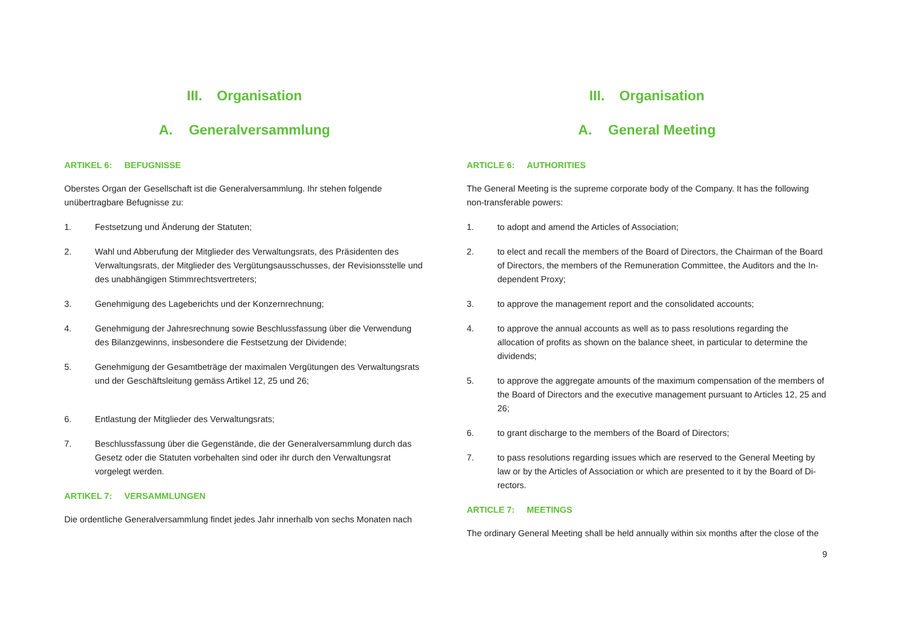III. Organisation
A. Generalversammlung
ARTIKEL 6: BEFUGNISSE
Oberstes Organ der Gesellschaft ist die Generalversammlung. Ihr stehen folgende unübertragbare Befugnisse zu:
1. Festsetzung und Änderung der Statuten;
2. Wahl und Abberufung der Mitglieder des Verwaltungsrats, des Präsidenten des Verwaltungsrats, der Mitglieder des Vergütungsausschusses, der Revisionsstelle und des unabhängigen Stimmrechtsvertreters;
3. Genehmigung des Lageberichts und der Konzernrechnung;
4. Genehmigung der Jahresrechnung sowie Beschlussfassung über die Verwendung des Bilanzgewinns, insbesondere die Festsetzung der Dividende;
5. Genehmigung der Gesamtbeträge der maximalen Vergütungen des Verwaltungsrats und der Geschäftsleitung gemäss Artikel 12, 25 und 26;
6. Entlastung der Mitglieder des Verwaltungsrats;
7. Beschlussfassung über die Gegenstände, die der Generalversammlung durch das Gesetz oder die Statuten vorbehalten sind oder ihr durch den Verwaltungsrat vorgelegt werden.
ARTIKEL 7: VERSAMMLUNGEN
Die ordentliche Generalversammlung findet jedes Jahr innerhalb von sechs Monaten nach
III. Organisation
A. General Meeting
ARTICLE 6: AUTHORITIES
The General Meeting is the supreme corporate body of the Company. It has the following non-transferable powers:
1. to adopt and amend the Articles of Association;
2. to elect and recall the members of the Board of Directors, the Chairman of the Board of Directors, the members of the Remuneration Committee, the Auditors and the In-dependent Proxy;
3. to approve the management report and the consolidated accounts;
4. to approve the annual accounts as well as to pass resolutions regarding the allocation of profits as shown on the balance sheet, in particular to determine the dividends;
5. to approve the aggregate amounts of the maximum compensation of the members of the Board of Directors and the executive management pursuant to Articles 12, 25 and 26;
6. to grant discharge to the members of the Board of Directors;
7. to pass resolutions regarding issues which are reserved to the General Meeting by law or by the Articles of Association or which are presented to it by the Board of Di-rectors.
ARTICLE 7: MEETINGS
The ordinary General Meeting shall be held annually within six months after the close of the
9